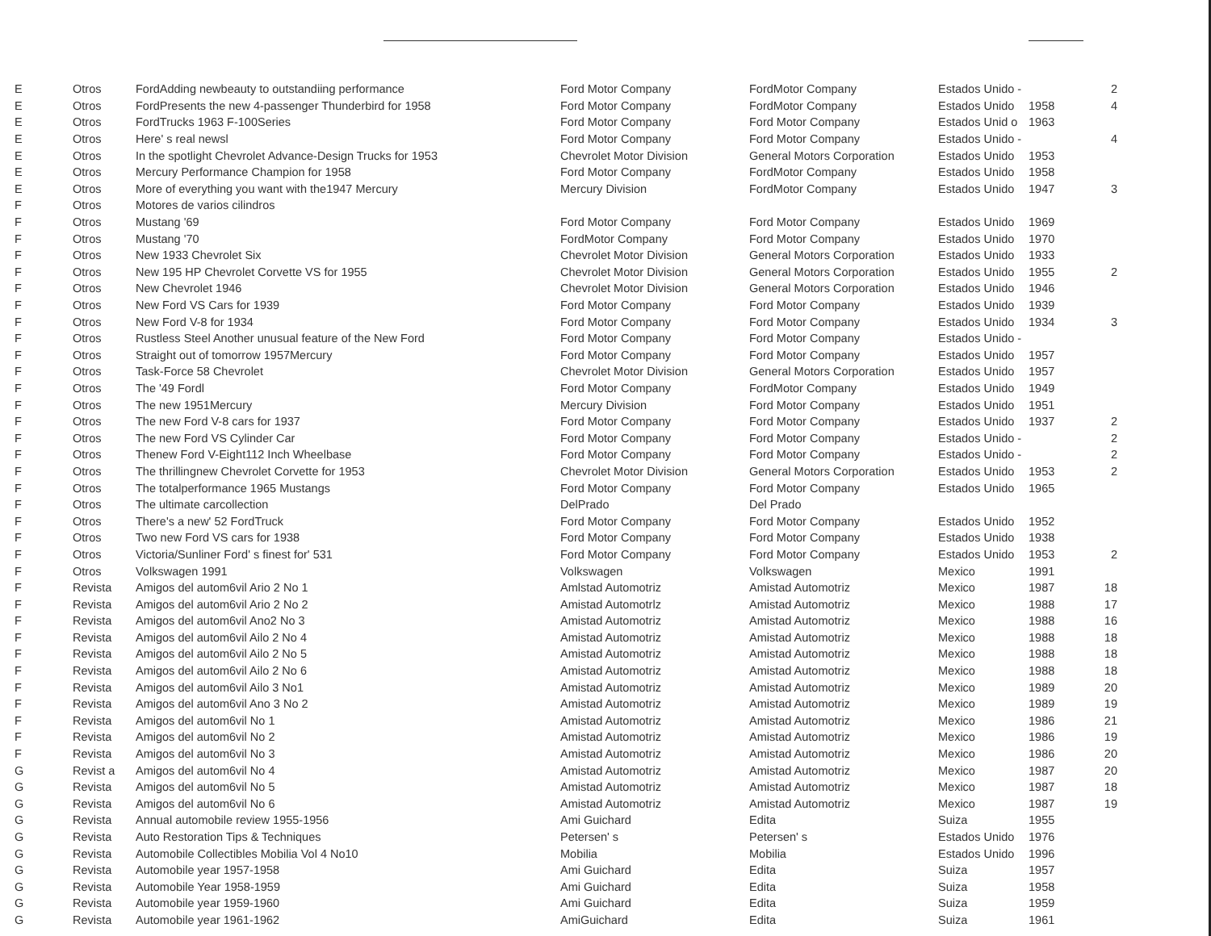| E | Otros | FordAdding newbeauty to outstandiing performance | Ford Motor Company | FordMotor Company | Estados Unido - | | 2 |
| E | Otros | FordPresents the new 4-passenger Thunderbird for 1958 | Ford Motor Company | FordMotor Company | Estados Unido | 1958 | 4 |
| E | Otros | FordTrucks 1963 F-100Series | Ford Motor Company | Ford Motor Company | Estados Unid o | 1963 | |
| E | Otros | Here' s real newsl | Ford Motor Company | Ford Motor Company | Estados Unido - | | 4 |
| E | Otros | In the spotlight Chevrolet Advance-Design Trucks for 1953 | Chevrolet Motor Division | General Motors Corporation | Estados Unido | 1953 | |
| E | Otros | Mercury Performance Champion for 1958 | Ford Motor Company | FordMotor Company | Estados Unido | 1958 | |
| E | Otros | More of everything you want with the1947 Mercury | Mercury Division | FordMotor Company | Estados Unido | 1947 | 3 |
| F | Otros | Motores de varios cilindros | | | | | |
| F | Otros | Mustang '69 | Ford Motor Company | Ford Motor Company | Estados Unido | 1969 | |
| F | Otros | Mustang '70 | FordMotor Company | Ford Motor Company | Estados Unido | 1970 | |
| F | Otros | New 1933 Chevrolet Six | Chevrolet Motor Division | General Motors Corporation | Estados Unido | 1933 | |
| F | Otros | New 195 HP Chevrolet Corvette VS for 1955 | Chevrolet Motor Division | General Motors Corporation | Estados Unido | 1955 | 2 |
| F | Otros | New Chevrolet 1946 | Chevrolet Motor Division | General Motors Corporation | Estados Unido | 1946 | |
| F | Otros | New Ford VS Cars for 1939 | Ford Motor Company | Ford Motor Company | Estados Unido | 1939 | |
| F | Otros | New Ford V-8 for 1934 | Ford Motor Company | Ford Motor Company | Estados Unido | 1934 | 3 |
| F | Otros | Rustless Steel Another unusual feature of the New Ford | Ford Motor Company | Ford Motor Company | Estados Unido - | | |
| F | Otros | Straight out of tomorrow 1957Mercury | Ford Motor Company | Ford Motor Company | Estados Unido | 1957 | |
| F | Otros | Task-Force 58 Chevrolet | Chevrolet Motor Division | General Motors Corporation | Estados Unido | 1957 | |
| F | Otros | The '49 Fordl | Ford Motor Company | FordMotor Company | Estados Unido | 1949 | |
| F | Otros | The new 1951Mercury | Mercury Division | Ford Motor Company | Estados Unido | 1951 | |
| F | Otros | The new Ford V-8 cars for 1937 | Ford Motor Company | Ford Motor Company | Estados Unido | 1937 | 2 |
| F | Otros | The new Ford VS Cylinder Car | Ford Motor Company | Ford Motor Company | Estados Unido - | | 2 |
| F | Otros | Thenew Ford V-Eight112 Inch Wheelbase | Ford Motor Company | Ford Motor Company | Estados Unido - | | 2 |
| F | Otros | The thrillingnew Chevrolet Corvette for 1953 | Chevrolet Motor Division | General Motors Corporation | Estados Unido | 1953 | 2 |
| F | Otros | The totalperformance 1965 Mustangs | Ford Motor Company | Ford Motor Company | Estados Unido | 1965 | |
| F | Otros | The ultimate carcollection | DelPrado | Del Prado | | | |
| F | Otros | There's a new' 52 FordTruck | Ford Motor Company | Ford Motor Company | Estados Unido | 1952 | |
| F | Otros | Two new Ford VS cars for 1938 | Ford Motor Company | Ford Motor Company | Estados Unido | 1938 | |
| F | Otros | Victoria/Sunliner Ford' s finest for' 531 | Ford Motor Company | Ford Motor Company | Estados Unido | 1953 | 2 |
| F | Otros | Volkswagen 1991 | Volkswagen | Volkswagen | Mexico | 1991 | |
| F | Revista | Amigos del autom6vil Ario 2 No 1 | Amlstad Automotriz | Amistad Automotriz | Mexico | 1987 | 18 |
| F | Revista | Amigos del autom6vil Ario 2 No 2 | Amistad Automotrlz | Amistad Automotriz | Mexico | 1988 | 17 |
| F | Revista | Amigos del autom6vil Ano2 No 3 | Amistad Automotriz | Amistad Automotriz | Mexico | 1988 | 16 |
| F | Revista | Amigos del autom6vil Ailo 2 No 4 | Amistad Automotriz | Amistad Automotriz | Mexico | 1988 | 18 |
| F | Revista | Amigos del autom6vil Ailo 2 No 5 | Amistad Automotriz | Amistad Automotriz | Mexico | 1988 | 18 |
| F | Revista | Amigos del autom6vil Ailo 2 No 6 | Amistad Automotriz | Amistad Automotriz | Mexico | 1988 | 18 |
| F | Revista | Amigos del autom6vil Ailo 3 No1 | Amistad Automotriz | Amistad Automotriz | Mexico | 1989 | 20 |
| F | Revista | Amigos del autom6vil Ano 3 No 2 | Amistad Automotriz | Amistad Automotriz | Mexico | 1989 | 19 |
| F | Revista | Amigos del autom6vil No 1 | Amistad Automotriz | Amistad Automotriz | Mexico | 1986 | 21 |
| F | Revista | Amigos del autom6vil No 2 | Amistad Automotriz | Amistad Automotriz | Mexico | 1986 | 19 |
| F | Revista | Amigos del autom6vil No 3 | Amistad Automotriz | Amistad Automotriz | Mexico | 1986 | 20 |
| G | Revist a | Amigos del autom6vil No 4 | Amistad Automotriz | Amistad Automotriz | Mexico | 1987 | 20 |
| G | Revista | Amigos del autom6vil No 5 | Amistad Automotriz | Amistad Automotriz | Mexico | 1987 | 18 |
| G | Revista | Amigos del autom6vil No 6 | Amistad Automotriz | Amistad Automotriz | Mexico | 1987 | 19 |
| G | Revista | Annual automobile review 1955-1956 | Ami Guichard | Edita | Suiza | 1955 | |
| G | Revista | Auto Restoration Tips & Techniques | Petersen' s | Petersen' s | Estados Unido | 1976 | |
| G | Revista | Automobile Collectibles Mobilia Vol 4 No10 | Mobilia | Mobilia | Estados Unido | 1996 | |
| G | Revista | Automobile year 1957-1958 | Ami Guichard | Edita | Suiza | 1957 | |
| G | Revista | Automobile Year 1958-1959 | Ami Guichard | Edita | Suiza | 1958 | |
| G | Revista | Automobile year 1959-1960 | Ami Guichard | Edita | Suiza | 1959 | |
| G | Revista | Automobile year 1961-1962 | AmiGuichard | Edita | Suiza | 1961 | |